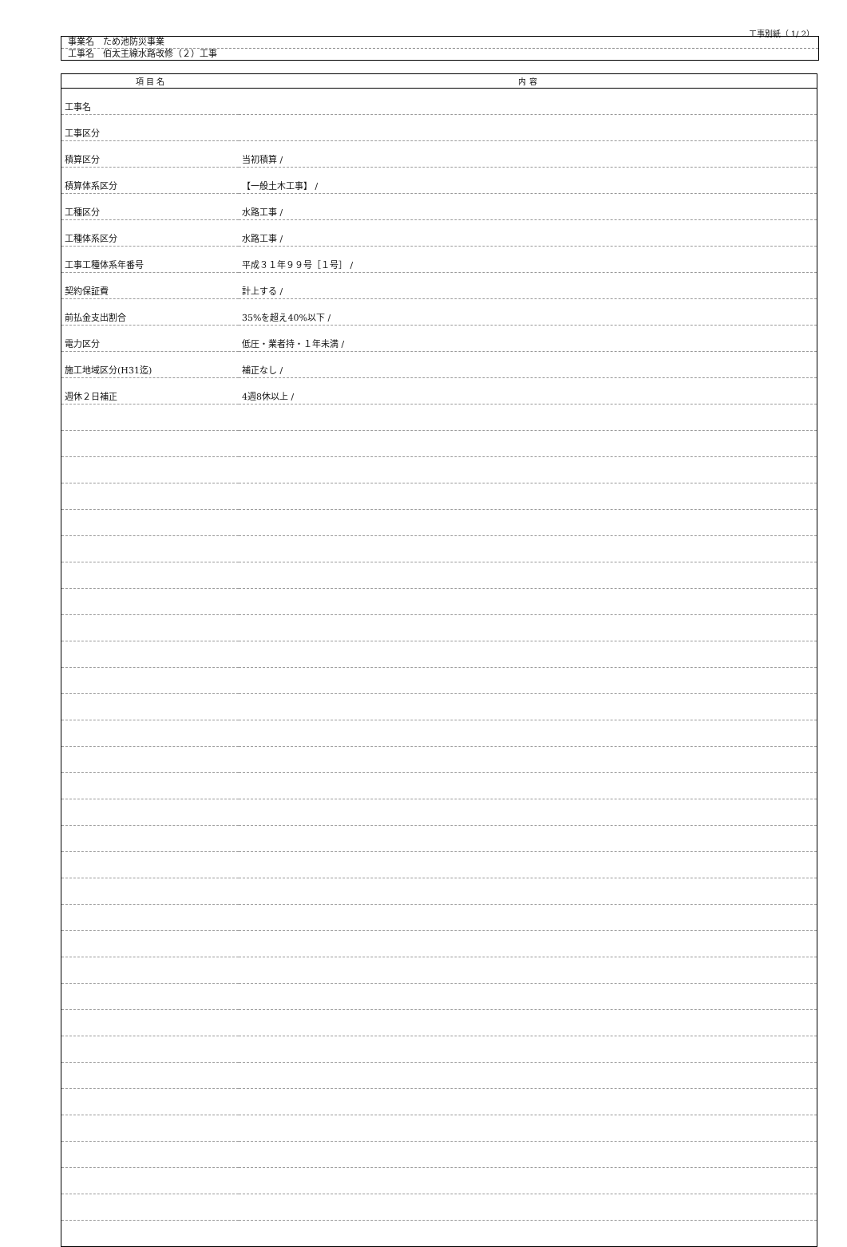工事別紙（ 1/ 2）
事業名　ため池防災事業
工事名　伯太主線水路改修（２）工事
| 項 目 名 | 内 容 |
| --- | --- |
| 工事名 | |
| 工事区分 | |
| 積算区分 | 当初積算 / |
| 積算体系区分 | 【一般土木工事】 / |
| 工種区分 | 水路工事 / |
| 工種体系区分 | 水路工事 / |
| 工事工種体系年番号 | 平成３１年９９号［１号］ / |
| 契約保証費 | 計上する / |
| 前払金支出割合 | 35%を超え40%以下 / |
| 電力区分 | 低圧・業者持・１年未満 / |
| 施工地域区分(H31迄) | 補正なし / |
| 週休２日補正 | 4週8休以上 / |